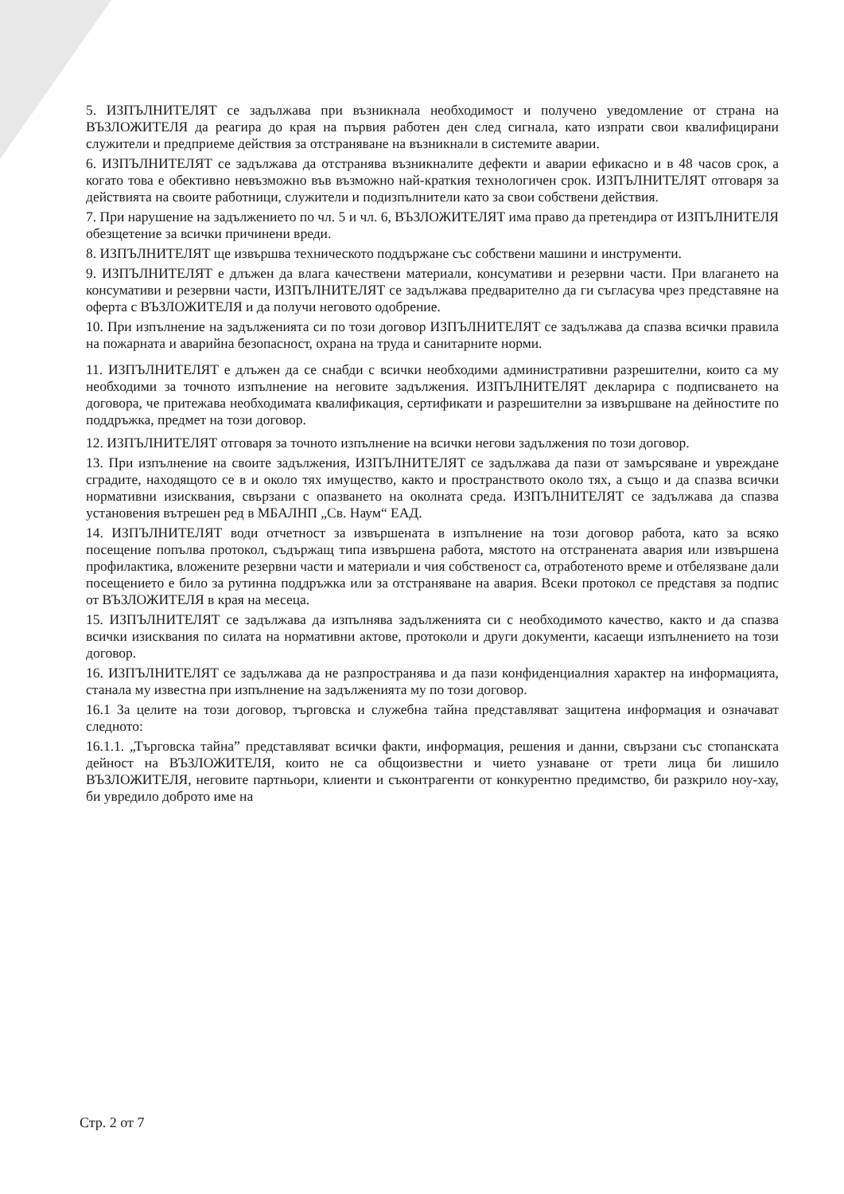5. ИЗПЪЛНИТЕЛЯТ се задължава при възникнала необходимост и получено уведомление от страна на ВЪЗЛОЖИТЕЛЯ да реагира до края на първия работен ден след сигнала, като изпрати свои квалифицирани служители и предприеме действия за отстраняване на възникнали в системите аварии.
6. ИЗПЪЛНИТЕЛЯТ се задължава да отстранява възникналите дефекти и аварии ефикасно и в 48 часов срок, а когато това е обективно невъзможно във възможно най-краткия технологичен срок. ИЗПЪЛНИТЕЛЯТ отговаря за действията на своите работници, служители и подизпълнители като за свои собствени действия.
7. При нарушение на задължението по чл. 5 и чл. 6, ВЪЗЛОЖИТЕЛЯТ има право да претендира от ИЗПЪЛНИТЕЛЯ обезщетение за всички причинени вреди.
8. ИЗПЪЛНИТЕЛЯТ ще извършва техническото поддържане със собствени машини и инструменти.
9. ИЗПЪЛНИТЕЛЯТ е длъжен да влага качествени материали, консумативи и резервни части. При влагането на консумативи и резервни части, ИЗПЪЛНИТЕЛЯТ се задължава предварително да ги съгласува чрез представяне на оферта с ВЪЗЛОЖИТЕЛЯ и да получи неговото одобрение.
10. При изпълнение на задълженията си по този договор ИЗПЪЛНИТЕЛЯТ се задължава да спазва всички правила на пожарната и аварийна безопасност, охрана на труда и санитарните норми.
11. ИЗПЪЛНИТЕЛЯТ е длъжен да се снабди с всички необходими административни разрешителни, които са му необходими за точното изпълнение на неговите задължения. ИЗПЪЛНИТЕЛЯТ декларира с подписването на договора, че притежава необходимата квалификация, сертификати и разрешителни за извършване на дейностите по поддръжка, предмет на този договор.
12. ИЗПЪЛНИТЕЛЯТ отговаря за точното изпълнение на всички негови задължения по този договор.
13. При изпълнение на своите задължения, ИЗПЪЛНИТЕЛЯТ се задължава да пази от замърсяване и увреждане сградите, находящото се в и около тях имущество, както и пространството около тях, а също и да спазва всички нормативни изисквания, свързани с опазването на околната среда. ИЗПЪЛНИТЕЛЯТ се задължава да спазва установения вътрешен ред в МБАЛНП „Св. Наум“ ЕАД.
14. ИЗПЪЛНИТЕЛЯТ води отчетност за извършената в изпълнение на този договор работа, като за всяко посещение попълва протокол, съдържащ типа извършена работа, мястото на отстранената авария или извършена профилактика, вложените резервни части и материали и чия собственост са, отработеното време и отбелязване дали посещението е било за рутинна поддръжка или за отстраняване на авария. Всеки протокол се представя за подпис от ВЪЗЛОЖИТЕЛЯ в края на месеца.
15. ИЗПЪЛНИТЕЛЯТ се задължава да изпълнява задълженията си с необходимото качество, както и да спазва всички изисквания по силата на нормативни актове, протоколи и други документи, касаещи изпълнението на този договор.
16. ИЗПЪЛНИТЕЛЯТ се задължава да не разпространява и да пази конфиденциалния характер на информацията, станала му известна при изпълнение на задълженията му по този договор.
16.1 За целите на този договор, търговска и служебна тайна представляват защитена информация и означават следното:
16.1.1. „Търговска тайна” представляват всички факти, информация, решения и данни, свързани със стопанската дейност на ВЪЗЛОЖИТЕЛЯ, които не са общоизвестни и чието узнаване от трети лица би лишило ВЪЗЛОЖИТЕЛЯ, неговите партньори, клиенти и съконтрагенти от конкурентно предимство, би разкрило ноу-хау, би увредило доброто име на
Стр. 2 от 7